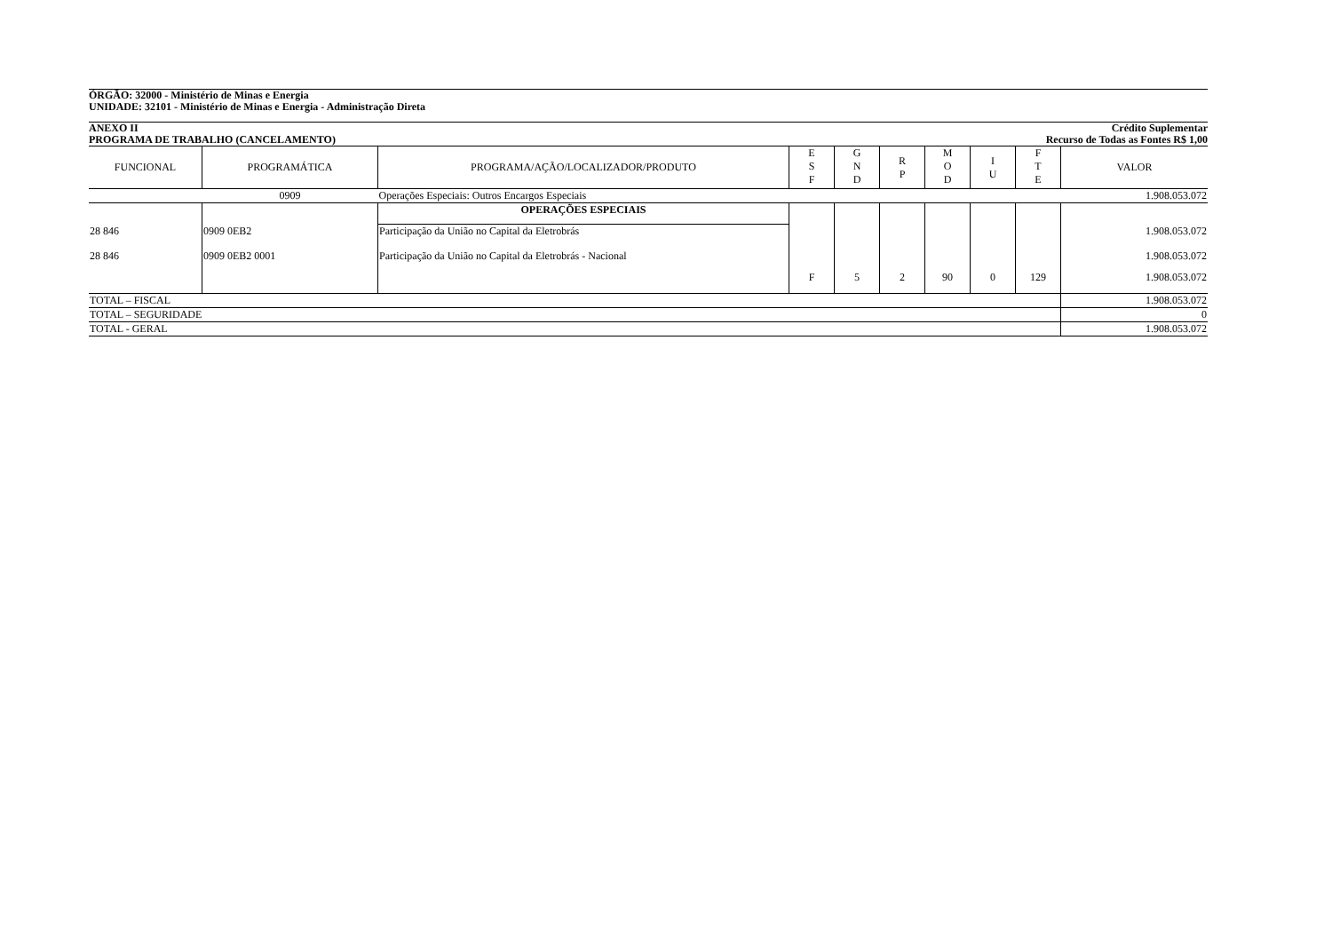ÓRGÃO: 32000 - Ministério de Minas e Energia
UNIDADE: 32101 - Ministério de Minas e Energia - Administração Direta
ANEXO II Crédito Suplementar
PROGRAMA DE TRABALHO (CANCELAMENTO) Recurso de Todas as Fontes R$ 1,00
| FUNCIONAL | PROGRAMÁTICA | PROGRAMA/AÇÃO/LOCALIZADOR/PRODUTO | E S F | G N D | R P | M O D | I U | F T E | VALOR |
| --- | --- | --- | --- | --- | --- | --- | --- | --- | --- |
| | 0909 | Operações Especiais: Outros Encargos Especiais | | | | | | | 1.908.053.072 |
| | | OPERAÇÕES ESPECIAIS | | | | | | | |
| 28 846 | 0909 0EB2 | Participação da União no Capital da Eletrobrás | | | | | | | 1.908.053.072 |
| 28 846 | 0909 0EB2 0001 | Participação da União no Capital da Eletrobrás - Nacional | | | | | | | 1.908.053.072 |
| | | | F | 5 | 2 | 90 | 0 | 129 | 1.908.053.072 |
| TOTAL – FISCAL | | | | | | | | | 1.908.053.072 |
| TOTAL – SEGURIDADE | | | | | | | | | 0 |
| TOTAL - GERAL | | | | | | | | | 1.908.053.072 |